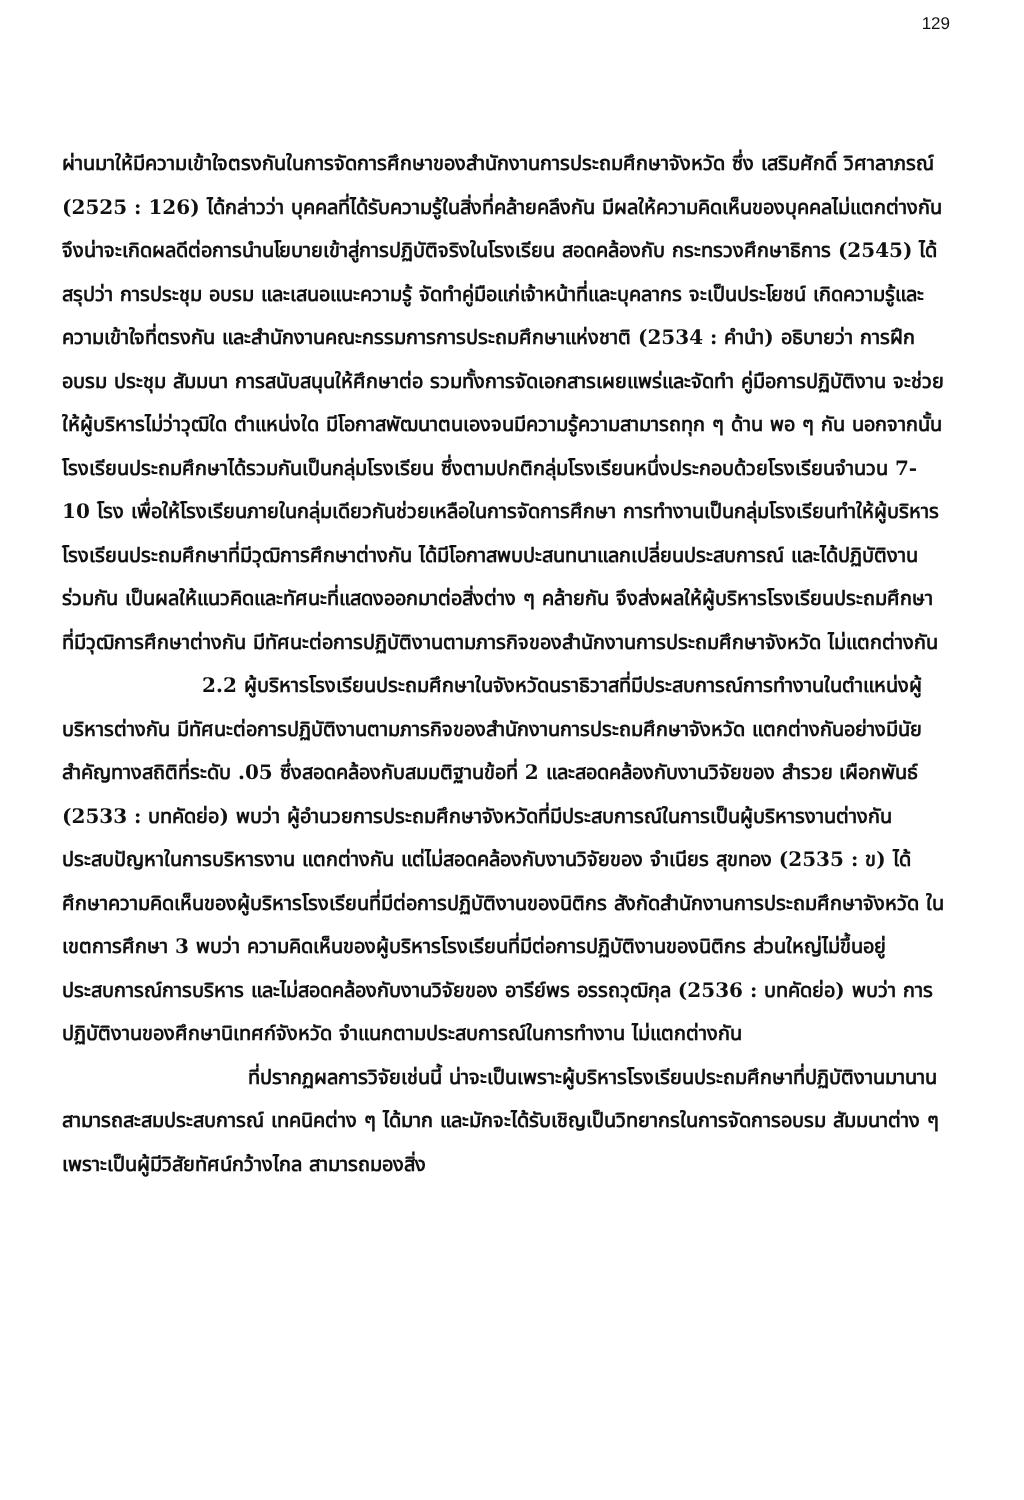129
ผ่านมาให้มีความเข้าใจตรงกันในการจัดการศึกษาของสำนักงานการประถมศึกษาจังหวัด ซึ่ง เสริมศักดิ์ วิศาลาภรณ์ (2525 : 126) ได้กล่าวว่า บุคคลที่ได้รับความรู้ในสิ่งที่คล้ายคลึงกัน มีผลให้ความคิดเห็นของบุคคลไม่แตกต่างกัน จึงน่าจะเกิดผลดีต่อการนำนโยบายเข้าสู่การปฏิบัติจริงในโรงเรียน สอดคล้องกับ กระทรวงศึกษาธิการ (2545) ได้สรุปว่า การประชุม อบรม และเสนอแนะความรู้ จัดทำคู่มือแก่เจ้าหน้าที่และบุคลากร จะเป็นประโยชน์ เกิดความรู้และความเข้าใจที่ตรงกัน และสำนักงานคณะกรรมการการประถมศึกษาแห่งชาติ (2534 : คำนำ) อธิบายว่า การฝึกอบรม ประชุม สัมมนา การสนับสนุนให้ศึกษาต่อ รวมทั้งการจัดเอกสารเผยแพร่และจัดทำ คู่มือการปฏิบัติงาน จะช่วยให้ผู้บริหารไม่ว่าวุฒิใด ตำแหน่งใด มีโอกาสพัฒนาตนเองจนมีความรู้ความสามารถทุก ๆ ด้าน พอ ๆ กัน นอกจากนั้นโรงเรียนประถมศึกษาได้รวมกันเป็นกลุ่มโรงเรียน ซึ่งตามปกติกลุ่มโรงเรียนหนึ่งประกอบด้วยโรงเรียนจำนวน 7-10 โรง เพื่อให้โรงเรียนภายในกลุ่มเดียวกันช่วยเหลือในการจัดการศึกษา การทำงานเป็นกลุ่มโรงเรียนทำให้ผู้บริหารโรงเรียนประถมศึกษาที่มีวุฒิการศึกษาต่างกัน ได้มีโอกาสพบปะสนทนาแลกเปลี่ยนประสบการณ์ และได้ปฏิบัติงานร่วมกัน เป็นผลให้แนวคิดและทัศนะที่แสดงออกมาต่อสิ่งต่าง ๆ คล้ายกัน จึงส่งผลให้ผู้บริหารโรงเรียนประถมศึกษาที่มีวุฒิการศึกษาต่างกัน มีทัศนะต่อการปฏิบัติงานตามภารกิจของสำนักงานการประถมศึกษาจังหวัด ไม่แตกต่างกัน
2.2 ผู้บริหารโรงเรียนประถมศึกษาในจังหวัดนราธิวาสที่มีประสบการณ์การทำงานในตำแหน่งผู้บริหารต่างกัน มีทัศนะต่อการปฏิบัติงานตามภารกิจของสำนักงานการประถมศึกษาจังหวัด แตกต่างกันอย่างมีนัยสำคัญทางสถิติที่ระดับ .05 ซึ่งสอดคล้องกับสมมติฐานข้อที่ 2 และสอดคล้องกับงานวิจัยของ สำรวย เผือกพันธ์ (2533 : บทคัดย่อ) พบว่า ผู้อำนวยการประถมศึกษาจังหวัดที่มีประสบการณ์ในการเป็นผู้บริหารงานต่างกัน ประสบปัญหาในการบริหารงาน แตกต่างกัน แต่ไม่สอดคล้องกับงานวิจัยของ จำเนียร สุขทอง (2535 : ข) ได้ศึกษาความคิดเห็นของผู้บริหารโรงเรียนที่มีต่อการปฏิบัติงานของนิติกร สังกัดสำนักงานการประถมศึกษาจังหวัด ในเขตการศึกษา 3 พบว่า ความคิดเห็นของผู้บริหารโรงเรียนที่มีต่อการปฏิบัติงานของนิติกร ส่วนใหญ่ไม่ขึ้นอยู่ประสบการณ์การบริหาร และไม่สอดคล้องกับงานวิจัยของ อารีย์พร อรรถวุฒิกุล (2536 : บทคัดย่อ) พบว่า การปฏิบัติงานของศึกษานิเทศก์จังหวัด จำแนกตามประสบการณ์ในการทำงาน ไม่แตกต่างกัน
ที่ปรากฏผลการวิจัยเช่นนี้ น่าจะเป็นเพราะผู้บริหารโรงเรียนประถมศึกษาที่ปฏิบัติงานมานานสามารถสะสมประสบการณ์ เทคนิคต่าง ๆ ได้มาก และมักจะได้รับเชิญเป็นวิทยากรในการจัดการอบรม สัมมนาต่าง ๆ เพราะเป็นผู้มีวิสัยทัศน์กว้างไกล สามารถมองสิ่ง